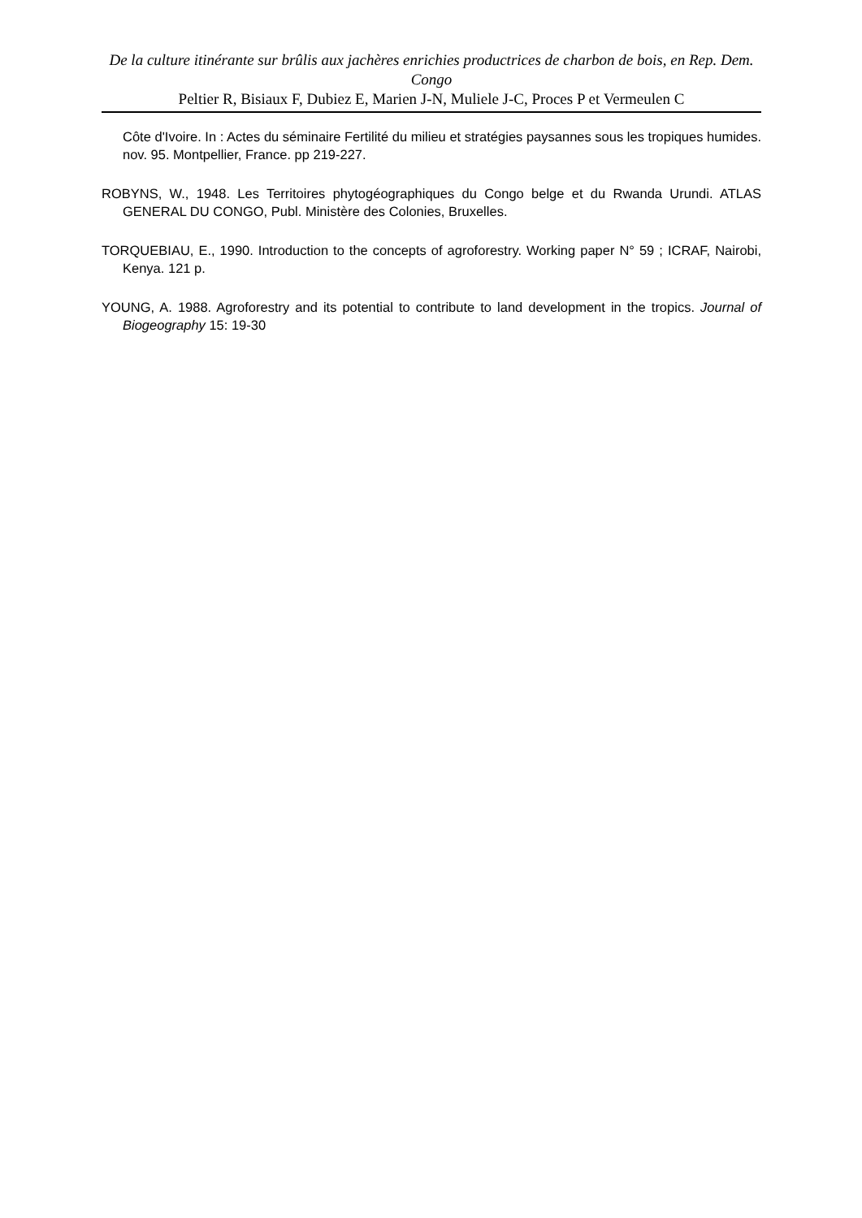De la culture itinérante sur brûlis aux jachères enrichies productrices de charbon de bois, en Rep. Dem. Congo
Peltier R, Bisiaux F, Dubiez E, Marien J-N, Muliele J-C, Proces P et Vermeulen C
Côte d'Ivoire. In : Actes du séminaire Fertilité du milieu et stratégies paysannes sous les tropiques humides. nov. 95. Montpellier, France. pp 219-227.
ROBYNS, W., 1948. Les Territoires phytogéographiques du Congo belge et du Rwanda Urundi. ATLAS GENERAL DU CONGO, Publ. Ministère des Colonies, Bruxelles.
TORQUEBIAU, E., 1990. Introduction to the concepts of agroforestry. Working paper N° 59 ; ICRAF, Nairobi, Kenya. 121 p.
YOUNG, A. 1988. Agroforestry and its potential to contribute to land development in the tropics. Journal of Biogeography 15: 19-30